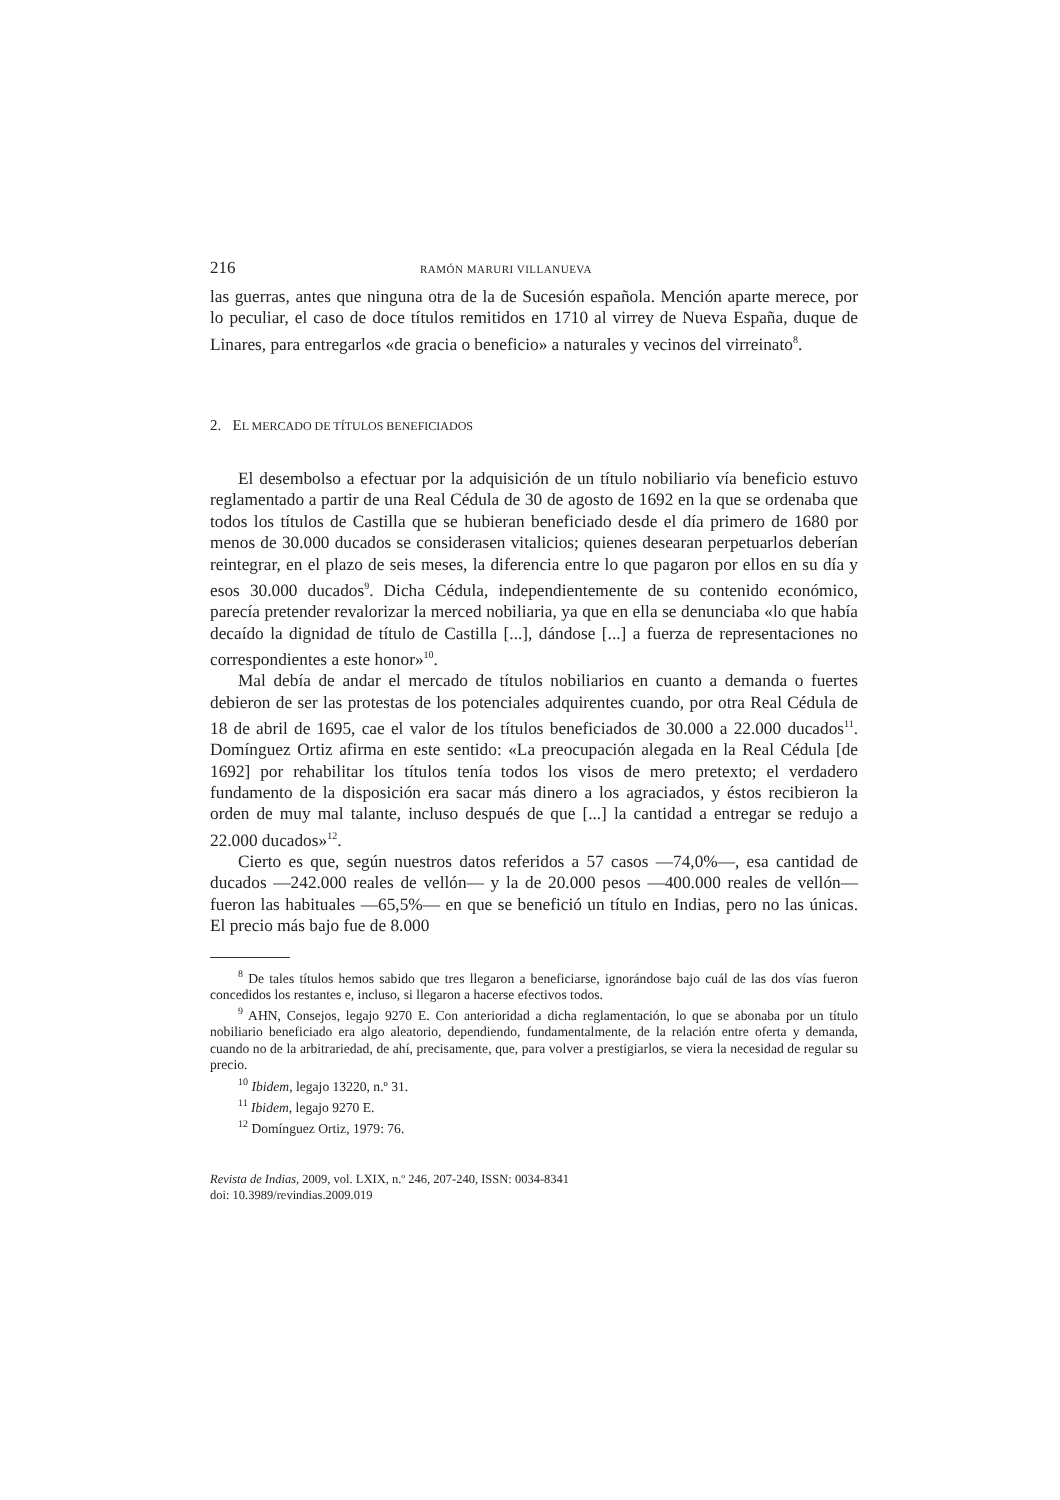216 RAMÓN MARURI VILLANUEVA
las guerras, antes que ninguna otra de la de Sucesión española. Mención aparte merece, por lo peculiar, el caso de doce títulos remitidos en 1710 al virrey de Nueva España, duque de Linares, para entregarlos «de gracia o beneficio» a naturales y vecinos del virreinato<sup>8</sup>.
2. EL MERCADO DE TÍTULOS BENEFICIADOS
El desembolso a efectuar por la adquisición de un título nobiliario vía beneficio estuvo reglamentado a partir de una Real Cédula de 30 de agosto de 1692 en la que se ordenaba que todos los títulos de Castilla que se hubieran beneficiado desde el día primero de 1680 por menos de 30.000 ducados se considerasen vitalicios; quienes desearan perpetuarlos deberían reintegrar, en el plazo de seis meses, la diferencia entre lo que pagaron por ellos en su día y esos 30.000 ducados<sup>9</sup>. Dicha Cédula, independientemente de su contenido económico, parecía pretender revalorizar la merced nobiliaria, ya que en ella se denunciaba «lo que había decaído la dignidad de título de Castilla [...], dándose [...] a fuerza de representaciones no correspondientes a este honor»<sup>10</sup>.
Mal debía de andar el mercado de títulos nobiliarios en cuanto a demanda o fuertes debieron de ser las protestas de los potenciales adquirentes cuando, por otra Real Cédula de 18 de abril de 1695, cae el valor de los títulos beneficiados de 30.000 a 22.000 ducados<sup>11</sup>. Domínguez Ortiz afirma en este sentido: «La preocupación alegada en la Real Cédula [de 1692] por rehabilitar los títulos tenía todos los visos de mero pretexto; el verdadero fundamento de la disposición era sacar más dinero a los agraciados, y éstos recibieron la orden de muy mal talante, incluso después de que [...] la cantidad a entregar se redujo a 22.000 ducados»<sup>12</sup>.
Cierto es que, según nuestros datos referidos a 57 casos —74,0%—, esa cantidad de ducados —242.000 reales de vellón— y la de 20.000 pesos —400.000 reales de vellón— fueron las habituales —65,5%— en que se benefició un título en Indias, pero no las únicas. El precio más bajo fue de 8.000
<sup>8</sup> De tales títulos hemos sabido que tres llegaron a beneficiarse, ignorándose bajo cuál de las dos vías fueron concedidos los restantes e, incluso, si llegaron a hacerse efectivos todos.
<sup>9</sup> AHN, Consejos, legajo 9270 E. Con anterioridad a dicha reglamentación, lo que se abonaba por un título nobiliario beneficiado era algo aleatorio, dependiendo, fundamentalmente, de la relación entre oferta y demanda, cuando no de la arbitrariedad, de ahí, precisamente, que, para volver a prestigiarlos, se viera la necesidad de regular su precio.
<sup>10</sup> Ibidem, legajo 13220, n.º 31.
<sup>11</sup> Ibidem, legajo 9270 E.
<sup>12</sup> Domínguez Ortiz, 1979: 76.
Revista de Indias, 2009, vol. LXIX, n.º 246, 207-240, ISSN: 0034-8341
doi: 10.3989/revindias.2009.019